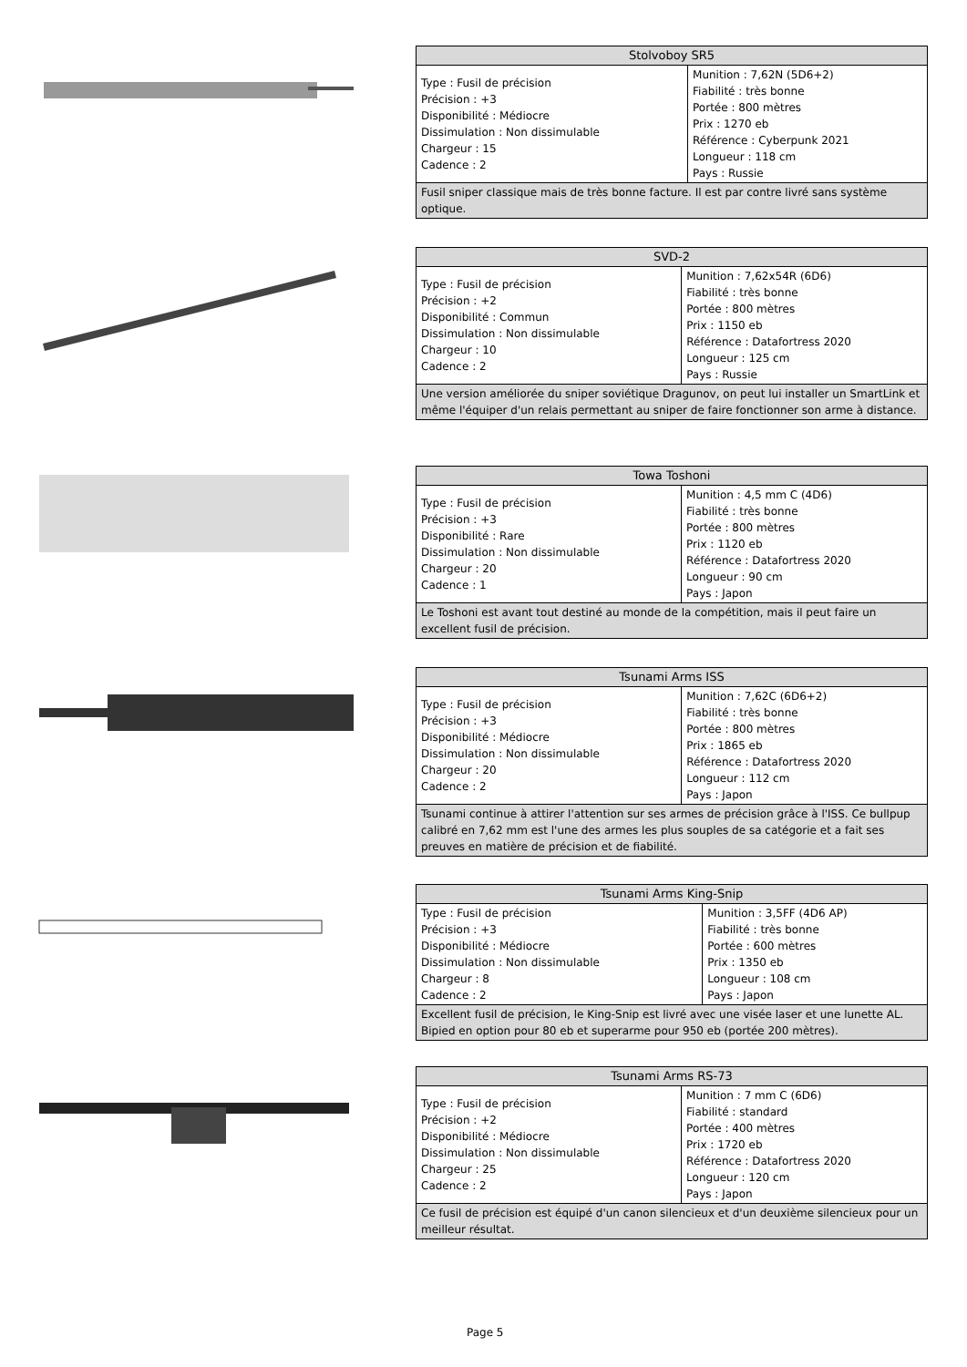| Stolvoboy SR5 | |
| --- | --- |
| Type : Fusil de précision Précision : +3 Disponibilité : Médiocre Dissimulation : Non dissimulable Chargeur : 15 Cadence : 2 | Munition : 7,62N (5D6+2) Fiabilité : très bonne Portée : 800 mètres Prix : 1270 eb Référence : Cyberpunk 2021 Longueur : 118 cm Pays : Russie |
| Fusil sniper classique mais de très bonne facture. Il est par contre livré sans système optique. | |
| SVD-2 | |
| --- | --- |
| Type : Fusil de précision Précision : +2 Disponibilité : Commun Dissimulation : Non dissimulable Chargeur : 10 Cadence : 2 | Munition : 7,62x54R (6D6) Fiabilité : très bonne Portée : 800 mètres Prix : 1150 eb Référence : Datafortress 2020 Longueur : 125 cm Pays : Russie |
| Une version améliorée du sniper soviétique Dragunov, on peut lui installer un SmartLink et même l'équiper d'un relais permettant au sniper de faire fonctionner son arme à distance. | |
| Towa Toshoni | |
| --- | --- |
| Type : Fusil de précision Précision : +3 Disponibilité : Rare Dissimulation : Non dissimulable Chargeur : 20 Cadence : 1 | Munition : 4,5 mm C (4D6) Fiabilité : très bonne Portée : 800 mètres Prix : 1120 eb Référence : Datafortress 2020 Longueur : 90 cm Pays : Japon |
| Le Toshoni est avant tout destiné au monde de la compétition, mais il peut faire un excellent fusil de précision. | |
| Tsunami Arms ISS | |
| --- | --- |
| Type : Fusil de précision Précision : +3 Disponibilité : Médiocre Dissimulation : Non dissimulable Chargeur : 20 Cadence : 2 | Munition : 7,62C (6D6+2) Fiabilité : très bonne Portée : 800 mètres Prix : 1865 eb Référence : Datafortress 2020 Longueur : 112 cm Pays : Japon |
| Tsunami continue à attirer l'attention sur ses armes de précision grâce à l'ISS. Ce bullpup calibré en 7,62 mm est l'une des armes les plus souples de sa catégorie et a fait ses preuves en matière de précision et de fiabilité. | |
| Tsunami Arms King-Snip | |
| --- | --- |
| Type : Fusil de précision Précision : +3 Disponibilité : Médiocre Dissimulation : Non dissimulable Chargeur : 8 Cadence : 2 | Munition : 3,5FF (4D6 AP) Fiabilité : très bonne Portée : 600 mètres Prix : 1350 eb Longueur : 108 cm Pays : Japon |
| Excellent fusil de précision, le King-Snip est livré avec une visée laser et une lunette AL. Bipied en option pour 80 eb et superarme pour 950 eb (portée 200 mètres). | |
| Tsunami Arms RS-73 | |
| --- | --- |
| Type : Fusil de précision Précision : +2 Disponibilité : Médiocre Dissimulation : Non dissimulable Chargeur : 25 Cadence : 2 | Munition : 7 mm C (6D6) Fiabilité : standard Portée : 400 mètres Prix : 1720 eb Référence : Datafortress 2020 Longueur : 120 cm Pays : Japon |
| Ce fusil de précision est équipé d'un canon silencieux et d'un deuxième silencieux pour un meilleur résultat. | |
Page 5